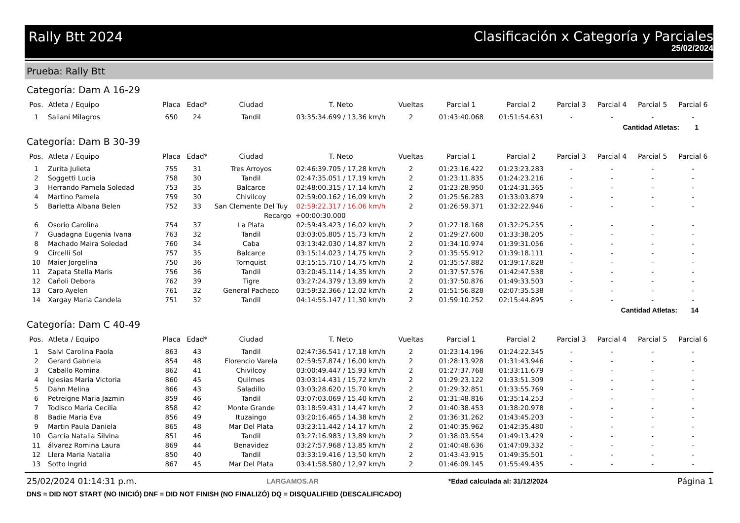Rally Btt 2024
Clasificación x Categoría y Parciales
25/02/2024
Prueba: Rally Btt
Categoría: Dam A 16-29
| Pos. | Atleta / Equipo | Placa | Edad* | Ciudad | T. Neto | Vueltas | Parcial 1 | Parcial 2 | Parcial 3 | Parcial 4 | Parcial 5 | Parcial 6 |
| --- | --- | --- | --- | --- | --- | --- | --- | --- | --- | --- | --- | --- |
| 1 | Saliani Milagros | 650 | 24 | Tandil | 03:35:34.699 / 13,36 km/h | 2 | 01:43:40.068 | 01:51:54.631 | - | - | - | - |
Cantidad Atletas: 1
Categoría: Dam B 30-39
| Pos. | Atleta / Equipo | Placa | Edad* | Ciudad | T. Neto | Vueltas | Parcial 1 | Parcial 2 | Parcial 3 | Parcial 4 | Parcial 5 | Parcial 6 |
| --- | --- | --- | --- | --- | --- | --- | --- | --- | --- | --- | --- | --- |
| 1 | Zurita Julieta | 755 | 31 | Tres Arroyos | 02:46:39.705 / 17,28 km/h | 2 | 01:23:16.422 | 01:23:23.283 | - | - | - | - |
| 2 | Soggetti Lucia | 758 | 30 | Tandil | 02:47:35.051 / 17,19 km/h | 2 | 01:23:11.835 | 01:24:23.216 | - | - | - | - |
| 3 | Herrando Pamela Soledad | 753 | 35 | Balcarce | 02:48:00.315 / 17,14 km/h | 2 | 01:23:28.950 | 01:24:31.365 | - | - | - | - |
| 4 | Martino Pamela | 759 | 30 | Chivilcoy | 02:59:00.162 / 16,09 km/h | 2 | 01:25:56.283 | 01:33:03.879 | - | - | - | - |
| 5 | Barletta Albana Belen | 752 | 33 | San Clemente Del Tuy | 02:59:22.317 / 16,06 km/h | 2 | 01:26:59.371 | 01:32:22.946 | - | - | - | - |
| | | | | Recargo | +00:00:30.000 | | | | | | | |
| 6 | Osorio Carolina | 754 | 37 | La Plata | 02:59:43.423 / 16,02 km/h | 2 | 01:27:18.168 | 01:32:25.255 | - | - | - | - |
| 7 | Guadagna Eugenia Ivana | 763 | 32 | Tandil | 03:03:05.805 / 15,73 km/h | 2 | 01:29:27.600 | 01:33:38.205 | - | - | - | - |
| 8 | Machado Maira Soledad | 760 | 34 | Caba | 03:13:42.030 / 14,87 km/h | 2 | 01:34:10.974 | 01:39:31.056 | - | - | - | - |
| 9 | Circelli Sol | 757 | 35 | Balcarce | 03:15:14.023 / 14,75 km/h | 2 | 01:35:55.912 | 01:39:18.111 | - | - | - | - |
| 10 | Maier Jorgelina | 750 | 36 | Tornquist | 03:15:15.710 / 14,75 km/h | 2 | 01:35:57.882 | 01:39:17.828 | - | - | - | - |
| 11 | Zapata Stella Maris | 756 | 36 | Tandil | 03:20:45.114 / 14,35 km/h | 2 | 01:37:57.576 | 01:42:47.538 | - | - | - | - |
| 12 | Cañoli Debora | 762 | 39 | Tigre | 03:27:24.379 / 13,89 km/h | 2 | 01:37:50.876 | 01:49:33.503 | - | - | - | - |
| 13 | Caro Ayelen | 761 | 32 | General Pacheco | 03:59:32.366 / 12,02 km/h | 2 | 01:51:56.828 | 02:07:35.538 | - | - | - | - |
| 14 | Xargay Maria Candela | 751 | 32 | Tandil | 04:14:55.147 / 11,30 km/h | 2 | 01:59:10.252 | 02:15:44.895 | - | - | - | - |
Cantidad Atletas: 14
Categoría: Dam C 40-49
| Pos. | Atleta / Equipo | Placa | Edad* | Ciudad | T. Neto | Vueltas | Parcial 1 | Parcial 2 | Parcial 3 | Parcial 4 | Parcial 5 | Parcial 6 |
| --- | --- | --- | --- | --- | --- | --- | --- | --- | --- | --- | --- | --- |
| 1 | Salvi Carolina Paola | 863 | 43 | Tandil | 02:47:36.541 / 17,18 km/h | 2 | 01:23:14.196 | 01:24:22.345 | - | - | - | - |
| 2 | Gerard Gabriela | 854 | 48 | Florencio Varela | 02:59:57.874 / 16,00 km/h | 2 | 01:28:13.928 | 01:31:43.946 | - | - | - | - |
| 3 | Caballo Romina | 862 | 41 | Chivilcoy | 03:00:49.447 / 15,93 km/h | 2 | 01:27:37.768 | 01:33:11.679 | - | - | - | - |
| 4 | Iglesias Maria Victoria | 860 | 45 | Quilmes | 03:03:14.431 / 15,72 km/h | 2 | 01:29:23.122 | 01:33:51.309 | - | - | - | - |
| 5 | Dahn Melina | 866 | 43 | Saladillo | 03:03:28.620 / 15,70 km/h | 2 | 01:29:32.851 | 01:33:55.769 | - | - | - | - |
| 6 | Petreigne Maria Jazmin | 859 | 46 | Tandil | 03:07:03.069 / 15,40 km/h | 2 | 01:31:48.816 | 01:35:14.253 | - | - | - | - |
| 7 | Todisco Maria Cecilia | 858 | 42 | Monte Grande | 03:18:59.431 / 14,47 km/h | 2 | 01:40:38.453 | 01:38:20.978 | - | - | - | - |
| 8 | Badie Maria Eva | 856 | 49 | Ituzaingo | 03:20:16.465 / 14,38 km/h | 2 | 01:36:31.262 | 01:43:45.203 | - | - | - | - |
| 9 | Martin Paula Daniela | 865 | 48 | Mar Del Plata | 03:23:11.442 / 14,17 km/h | 2 | 01:40:35.962 | 01:42:35.480 | - | - | - | - |
| 10 | Garcia Natalia Silvina | 851 | 46 | Tandil | 03:27:16.983 / 13,89 km/h | 2 | 01:38:03.554 | 01:49:13.429 | - | - | - | - |
| 11 | álvarez Romina Laura | 869 | 44 | Benavidez | 03:27:57.968 / 13,85 km/h | 2 | 01:40:48.636 | 01:47:09.332 | - | - | - | - |
| 12 | Llera Maria Natalia | 850 | 40 | Tandil | 03:33:19.416 / 13,50 km/h | 2 | 01:43:43.915 | 01:49:35.501 | - | - | - | - |
| 13 | Sotto Ingrid | 867 | 45 | Mar Del Plata | 03:41:58.580 / 12,97 km/h | 2 | 01:46:09.145 | 01:55:49.435 | - | - | - | - |
25/02/2024 01:14:31 p.m. LARGAMOS.AR *Edad calculada al: 31/12/2024 Página 1
DNS = DID NOT START (NO INICIÓ) DNF = DID NOT FINISH (NO FINALIZÓ) DQ = DISQUALIFIED (DESCALIFICADO)